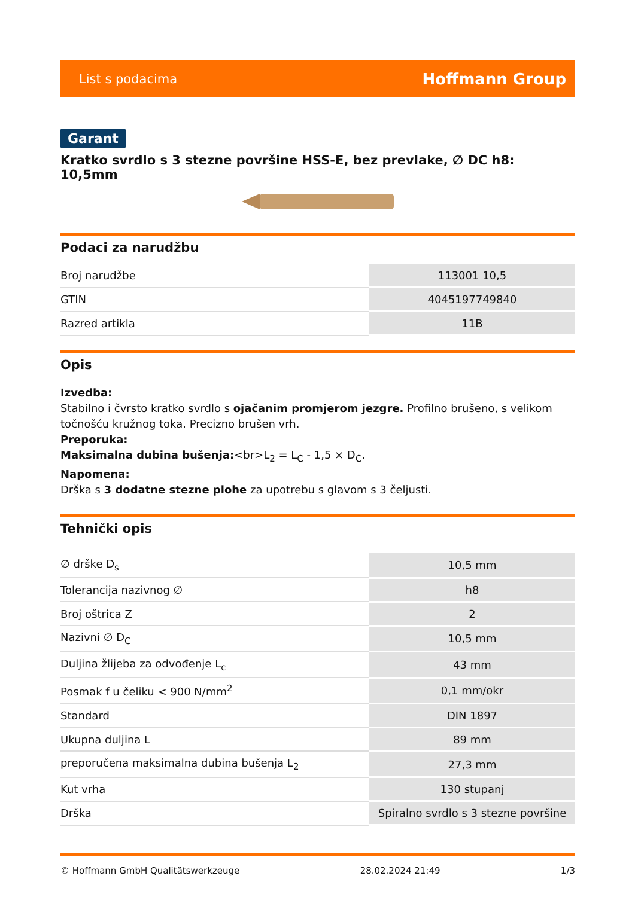List s podacima Hoffmann Group
Garant
Kratko svrdlo s 3 stezne površine HSS-E, bez prevlake, ∅ DC h8: 10,5mm
Podaci za narudžbu
| Broj narudžbe | 113001 10,5 |
| GTIN | 4045197749840 |
| Razred artikla | 11B |
Opis
Izvedba:
Stabilno i čvrsto kratko svrdlo s ojačanim promjerom jezgre. Profilno brušeno, s velikom točnošću kružnog toka. Precizno brušen vrh.
Preporuka:
Maksimalna dubina bušenja:<br>L<sub>2</sub> = L<sub>C</sub> - 1,5 × D<sub>C</sub>.
Napomena:
Drška s 3 dodatne stezne plohe za upotrebu s glavom s 3 čeljusti.
Tehnički opis
| ∅ drške D<sub>s</sub> | 10,5 mm |
| Tolerancija nazivnog ∅ | h8 |
| Broj oštrica Z | 2 |
| Nazivni ∅ D<sub>C</sub> | 10,5 mm |
| Duljina žlijeba za odvođenje L<sub>c</sub> | 43 mm |
| Posmak f u čeliku < 900 N/mm<sup>2</sup> | 0,1 mm/okr |
| Standard | DIN 1897 |
| Ukupna duljina L | 89 mm |
| preporučena maksimalna dubina bušenja L<sub>2</sub> | 27,3 mm |
| Kut vrha | 130 stupanj |
| Drška | Spiralno svrdlo s 3 stezne površine |
© Hoffmann GmbH Qualitätswerkzeuge 28.02.2024 21:49 1/3